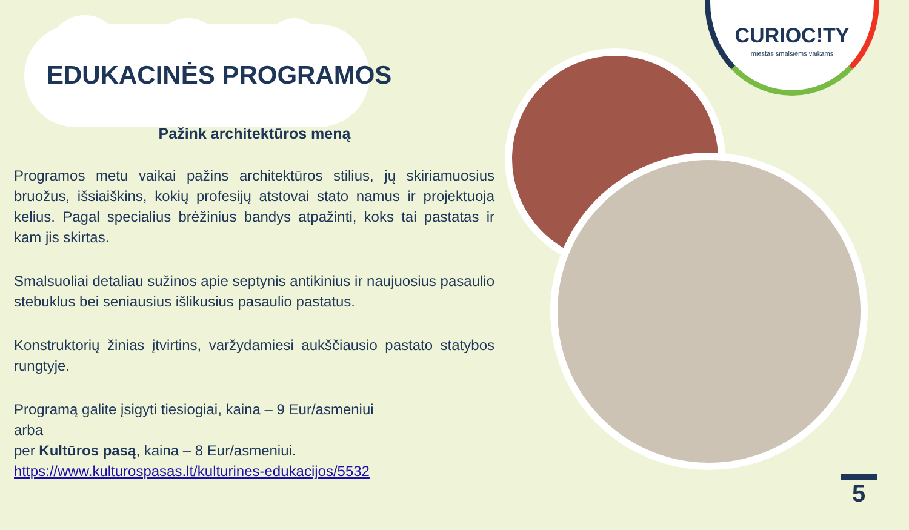CURIOC!TY
miestas smalsiems vaikams
EDUKACINĖS PROGRAMOS
Pažink architektūros meną
Programos metu vaikai pažins architektūros stilius, jų skiriamuosius bruožus, išsiaiškins, kokių profesijų atstovai stato namus ir projektuoja kelius. Pagal specialius brėžinius bandys atpažinti, koks tai pastatas ir kam jis skirtas.
Smalsuoliai detaliau sužinos apie septynis antikinius ir naujuosius pasaulio stebuklus bei seniausius išlikusius pasaulio pastatus.
Konstruktorių žinias įtvirtins, varžydamiesi aukščiausio pastato statybos rungtyje.
Programą galite įsigyti tiesiogiai, kaina – 9 Eur/asmeniui
arba
per Kultūros pasą, kaina – 8 Eur/asmeniui.
https://www.kulturospasas.lt/kulturines-edukacijos/5532
5